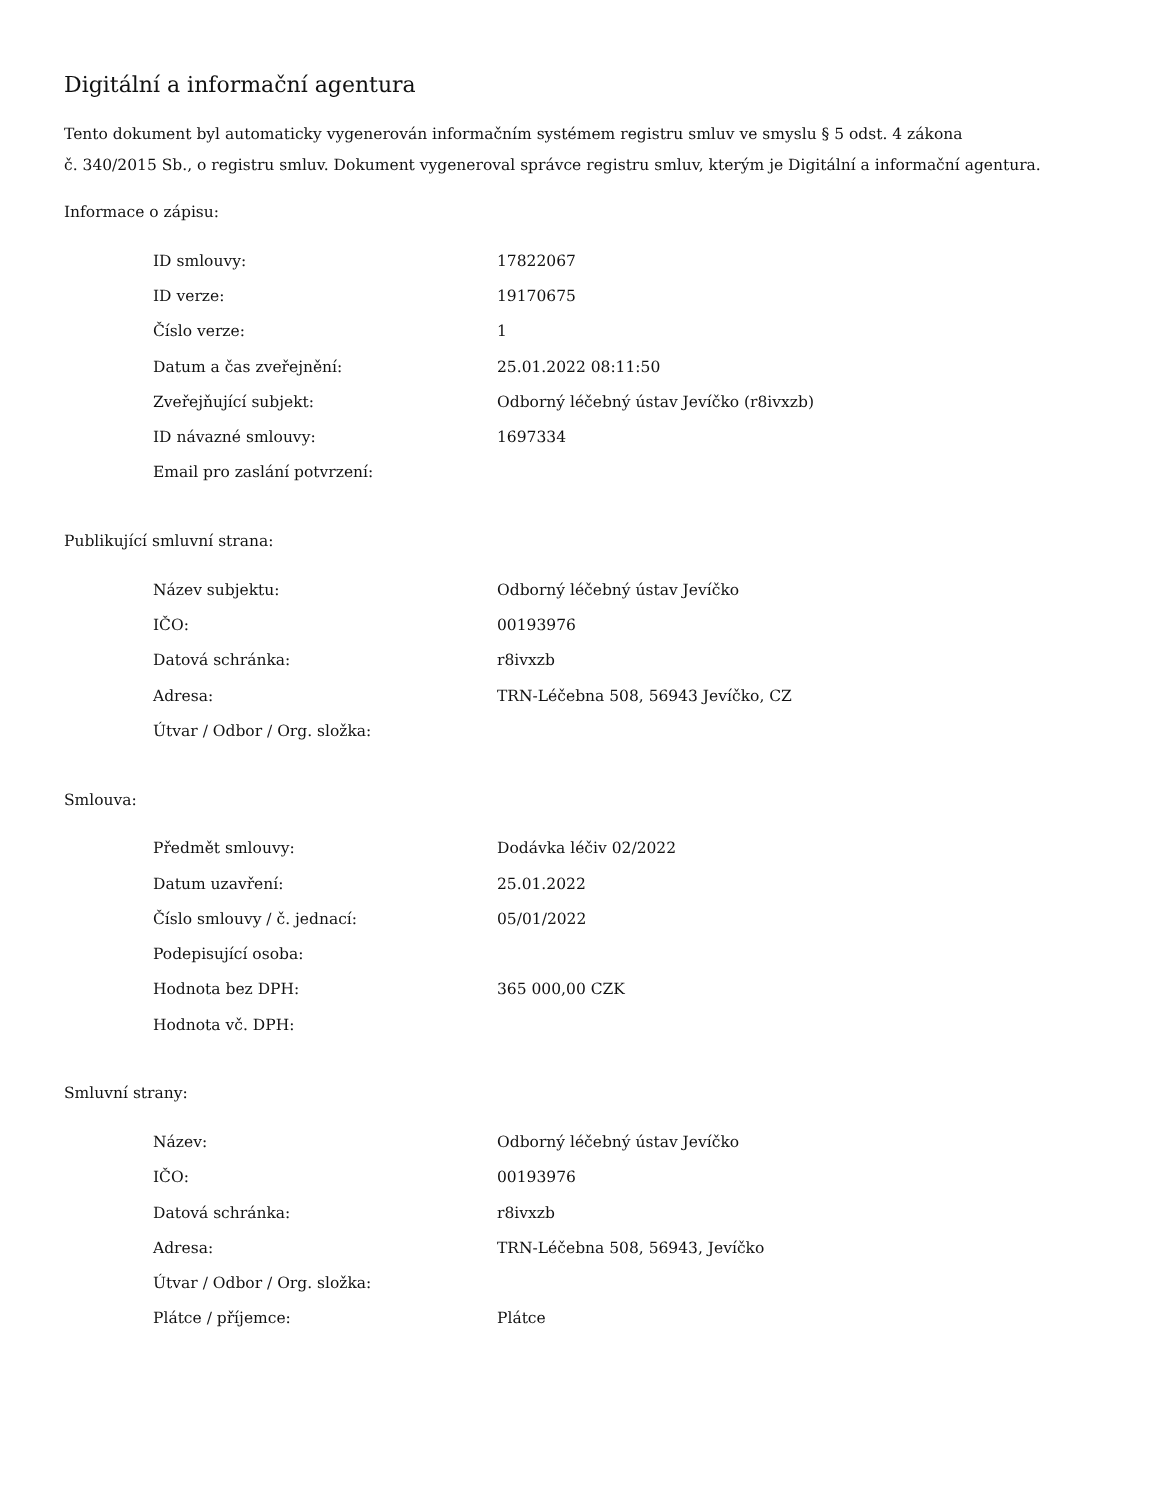Digitální a informační agentura
Tento dokument byl automaticky vygenerován informačním systémem registru smluv ve smyslu § 5 odst. 4 zákona
č. 340/2015 Sb., o registru smluv. Dokument vygeneroval správce registru smluv, kterým je Digitální a informační agentura.
Informace o zápisu:
| ID smlouvy: | 17822067 |
| ID verze: | 19170675 |
| Číslo verze: | 1 |
| Datum a čas zveřejnění: | 25.01.2022 08:11:50 |
| Zveřejňující subjekt: | Odborný léčebný ústav Jevíčko (r8ivxzb) |
| ID návazné smlouvy: | 1697334 |
| Email pro zaslání potvrzení: | |
Publikující smluvní strana:
| Název subjektu: | Odborný léčebný ústav Jevíčko |
| IČO: | 00193976 |
| Datová schránka: | r8ivxzb |
| Adresa: | TRN-Léčebna 508, 56943 Jevíčko, CZ |
| Útvar / Odbor / Org. složka: | |
Smlouva:
| Předmět smlouvy: | Dodávka léčiv 02/2022 |
| Datum uzavření: | 25.01.2022 |
| Číslo smlouvy / č. jednací: | 05/01/2022 |
| Podepisující osoba: | |
| Hodnota bez DPH: | 365 000,00 CZK |
| Hodnota vč. DPH: | |
Smluvní strany:
| Název: | Odborný léčebný ústav Jevíčko |
| IČO: | 00193976 |
| Datová schránka: | r8ivxzb |
| Adresa: | TRN-Léčebna 508, 56943, Jevíčko |
| Útvar / Odbor / Org. složka: | |
| Plátce / příjemce: | Plátce |